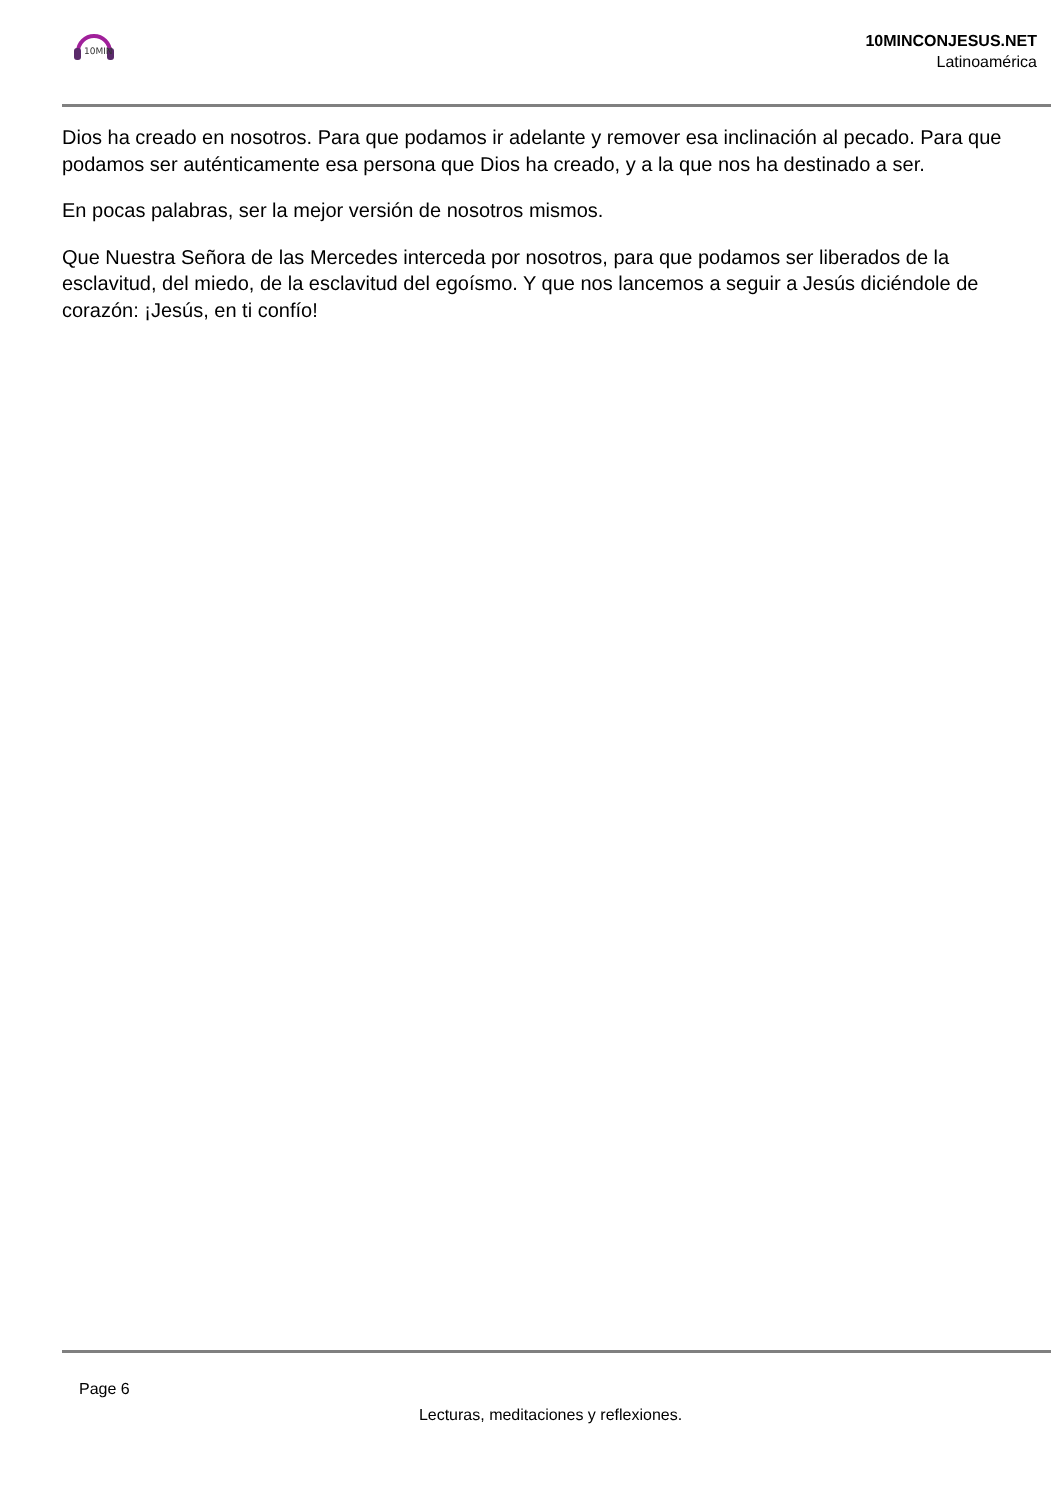10MIN
10MINCONJESUS.NET
Latinoamérica
Dios ha creado en nosotros. Para que podamos ir adelante y remover esa inclinación al pecado. Para que podamos ser auténticamente esa persona que Dios ha creado, y a la que nos ha destinado a ser.
En pocas palabras, ser la mejor versión de nosotros mismos.
Que Nuestra Señora de las Mercedes interceda por nosotros, para que podamos ser liberados de la esclavitud, del miedo, de la esclavitud del egoísmo. Y que nos lancemos a seguir a Jesús diciéndole de corazón: ¡Jesús, en ti confío!
Page 6
Lecturas, meditaciones y reflexiones.